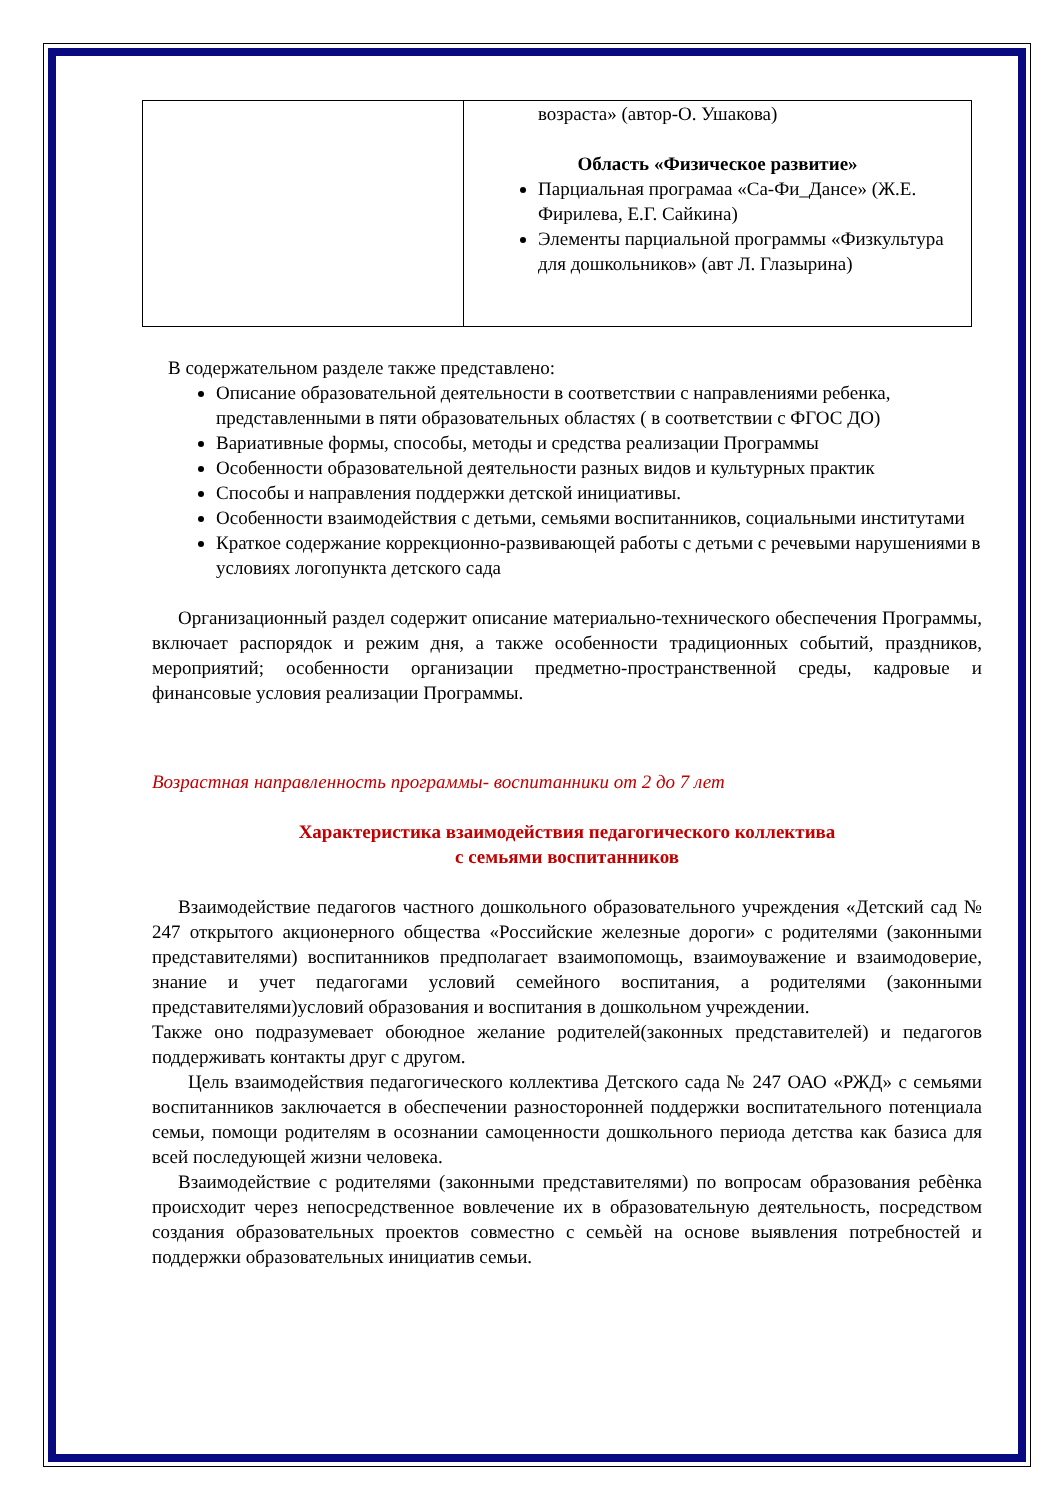| | возраста» (автор-О. Ушакова) Область «Физическое развитие» Парциальная програмаа «Са-Фи_Дансе» (Ж.Е. Фирилева, Е.Г. Сайкина) Элементы парциальной программы «Физкультура для дошкольников» (авт Л. Глазырина) |
В содержательном разделе также представлено:
Описание образовательной деятельности в соответствии с направлениями ребенка, представленными в пяти образовательных областях ( в соответствии с ФГОС ДО)
Вариативные формы, способы, методы и средства реализации Программы
Особенности образовательной деятельности разных видов и культурных практик
Способы и направления поддержки детской инициативы.
Особенности взаимодействия с детьми, семьями воспитанников, социальными институтами
Краткое содержание коррекционно-развивающей работы с детьми с речевыми нарушениями в условиях логопункта детского сада
Организационный раздел содержит описание материально-технического обеспечения Программы, включает распорядок и режим дня, а также особенности традиционных событий, праздников, мероприятий; особенности организации предметно-пространственной среды, кадровые и финансовые условия реализации Программы.
Возрастная направленность программы- воспитанники от 2 до 7 лет
Характеристика взаимодействия педагогического коллектива
с семьями воспитанников
Взаимодействие педагогов частного дошкольного образовательного учреждения «Детский сад № 247 открытого акционерного общества «Российские железные дороги» с родителями (законными представителями) воспитанников предполагает взаимопомощь, взаимоуважение и взаимодоверие, знание и учет педагогами условий семейного воспитания, а родителями (законными представителями)условий образования и воспитания в дошкольном учреждении.
Также оно подразумевает обоюдное желание родителей(законных представителей) и педагогов поддерживать контакты друг с другом.
Цель взаимодействия педагогического коллектива Детского сада № 247 ОАО «РЖД» с семьями воспитанников заключается в обеспечении разносторонней поддержки воспитательного потенциала семьи, помощи родителям в осознании самоценности дошкольного периода детства как базиса для всей последующей жизни человека.
Взаимодействие с родителями (законными представителями) по вопросам образования ребѐнка происходит через непосредственное вовлечение их в образовательную деятельность, посредством создания образовательных проектов совместно с семьѐй на основе выявления потребностей и поддержки образовательных инициатив семьи.